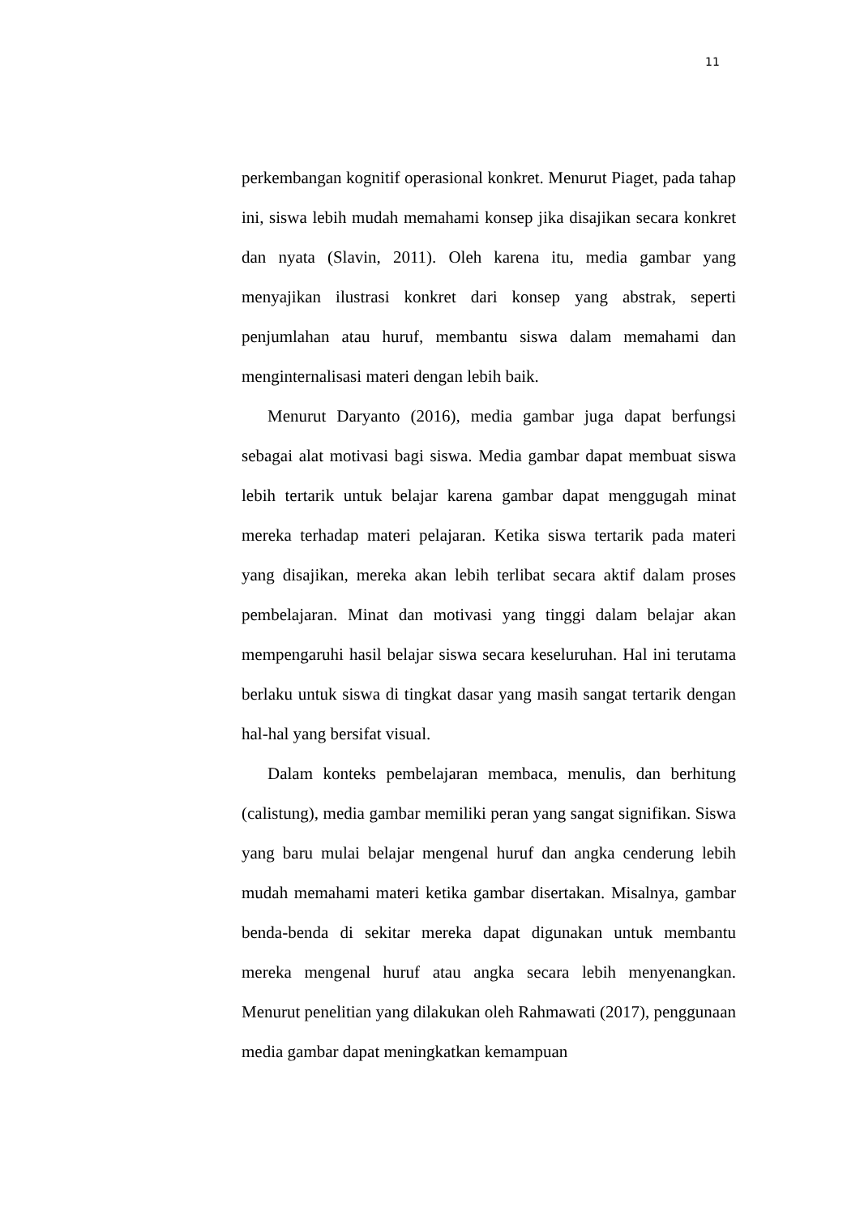11
perkembangan kognitif operasional konkret. Menurut Piaget, pada tahap ini, siswa lebih mudah memahami konsep jika disajikan secara konkret dan nyata (Slavin, 2011). Oleh karena itu, media gambar yang menyajikan ilustrasi konkret dari konsep yang abstrak, seperti penjumlahan atau huruf, membantu siswa dalam memahami dan menginternalisasi materi dengan lebih baik.
Menurut Daryanto (2016), media gambar juga dapat berfungsi sebagai alat motivasi bagi siswa. Media gambar dapat membuat siswa lebih tertarik untuk belajar karena gambar dapat menggugah minat mereka terhadap materi pelajaran. Ketika siswa tertarik pada materi yang disajikan, mereka akan lebih terlibat secara aktif dalam proses pembelajaran. Minat dan motivasi yang tinggi dalam belajar akan mempengaruhi hasil belajar siswa secara keseluruhan. Hal ini terutama berlaku untuk siswa di tingkat dasar yang masih sangat tertarik dengan hal-hal yang bersifat visual.
Dalam konteks pembelajaran membaca, menulis, dan berhitung (calistung), media gambar memiliki peran yang sangat signifikan. Siswa yang baru mulai belajar mengenal huruf dan angka cenderung lebih mudah memahami materi ketika gambar disertakan. Misalnya, gambar benda-benda di sekitar mereka dapat digunakan untuk membantu mereka mengenal huruf atau angka secara lebih menyenangkan. Menurut penelitian yang dilakukan oleh Rahmawati (2017), penggunaan media gambar dapat meningkatkan kemampuan